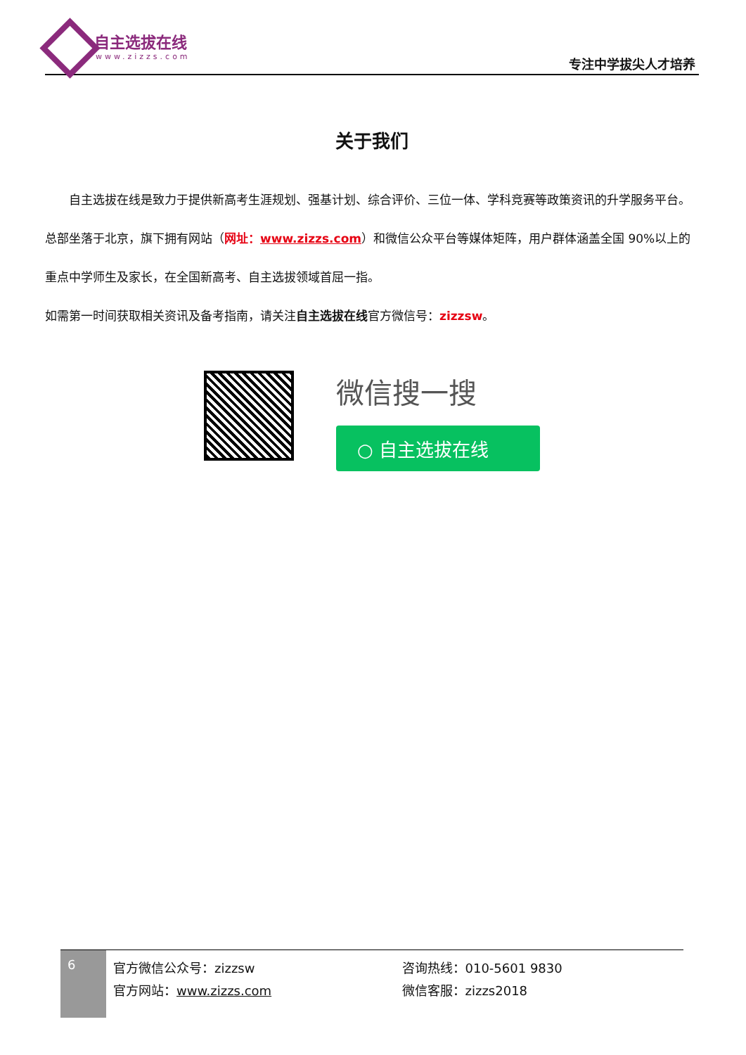自主选拔在线
www.zizzs.com 专注中学拔尖人才培养
关于我们
自主选拔在线是致力于提供新高考生涯规划、强基计划、综合评价、三位一体、学科竞赛等政策资讯的升学服务平台。总部坐落于北京，旗下拥有网站（网址：www.zizzs.com）和微信公众平台等媒体矩阵，用户群体涵盖全国 90%以上的重点中学师生及家长，在全国新高考、自主选拔领域首屈一指。
如需第一时间获取相关资讯及备考指南，请关注自主选拔在线官方微信号：zizzsw。
微信搜一搜
○ 自主选拔在线
6
官方微信公众号：zizzsw
官方网站：www.zizzs.com
咨询热线：010-5601 9830
微信客服：zizzs2018